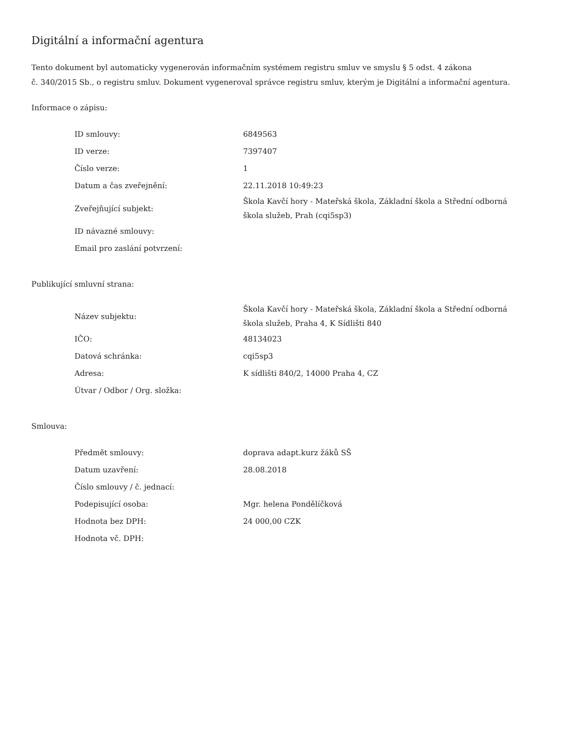Digitální a informační agentura
Tento dokument byl automaticky vygenerován informačním systémem registru smluv ve smyslu § 5 odst. 4 zákona
č. 340/2015 Sb., o registru smluv. Dokument vygeneroval správce registru smluv, kterým je Digitální a informační agentura.
Informace o zápisu:
| ID smlouvy: | 6849563 |
| ID verze: | 7397407 |
| Číslo verze: | 1 |
| Datum a čas zveřejnění: | 22.11.2018 10:49:23 |
| Zveřejňující subjekt: | Škola Kavčí hory - Mateřská škola, Základní škola a Střední odborná škola služeb, Prah (cqi5sp3) |
| ID návazné smlouvy: | |
| Email pro zaslání potvrzení: | |
Publikující smluvní strana:
| Název subjektu: | Škola Kavčí hory - Mateřská škola, Základní škola a Střední odborná škola služeb, Praha 4, K Sídlišti 840 |
| IČO: | 48134023 |
| Datová schránka: | cqi5sp3 |
| Adresa: | K sídlišti 840/2, 14000 Praha 4, CZ |
| Útvar / Odbor / Org. složka: | |
Smlouva:
| Předmět smlouvy: | doprava adapt.kurz žáků SŠ |
| Datum uzavření: | 28.08.2018 |
| Číslo smlouvy / č. jednací: | |
| Podepisující osoba: | Mgr. helena Pondělíčková |
| Hodnota bez DPH: | 24 000,00 CZK |
| Hodnota vč. DPH: | |